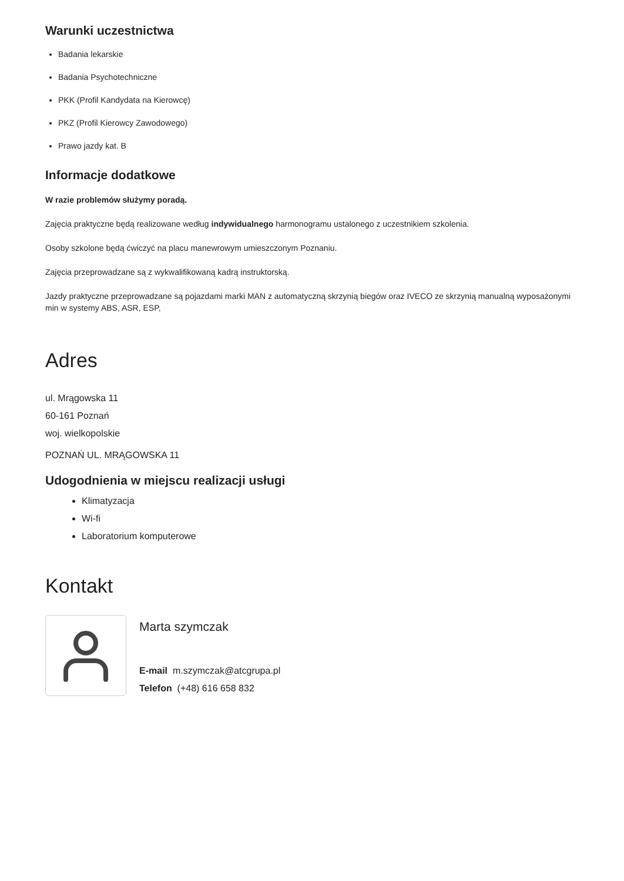Warunki uczestnictwa
Badania lekarskie
Badania Psychotechniczne
PKK (Profil Kandydata na Kierowcę)
PKZ (Profil Kierowcy Zawodowego)
Prawo jazdy kat. B
Informacje dodatkowe
W razie problemów służymy poradą.
Zajęcia praktyczne będą realizowane według indywidualnego harmonogramu ustalonego z uczestnikiem szkolenia.
Osoby szkolone będą ćwiczyć na placu manewrowym umieszczonym Poznaniu.
Zajęcia przeprowadzane są z wykwalifikowaną kadrą instruktorską.
Jazdy praktyczne przeprowadzane są pojazdami marki MAN z automatyczną skrzynią biegów oraz IVECO ze skrzynią manualną wyposażonymi min w systemy ABS, ASR, ESP,
Adres
ul. Mrągowska 11
60-161 Poznań
woj. wielkopolskie
POZNAŃ UL. MRĄGOWSKA 11
Udogodnienia w miejscu realizacji usługi
Klimatyzacja
Wi-fi
Laboratorium komputerowe
Kontakt
Marta szymczak
E-mail m.szymczak@atcgrupa.pl
Telefon (+48) 616 658 832